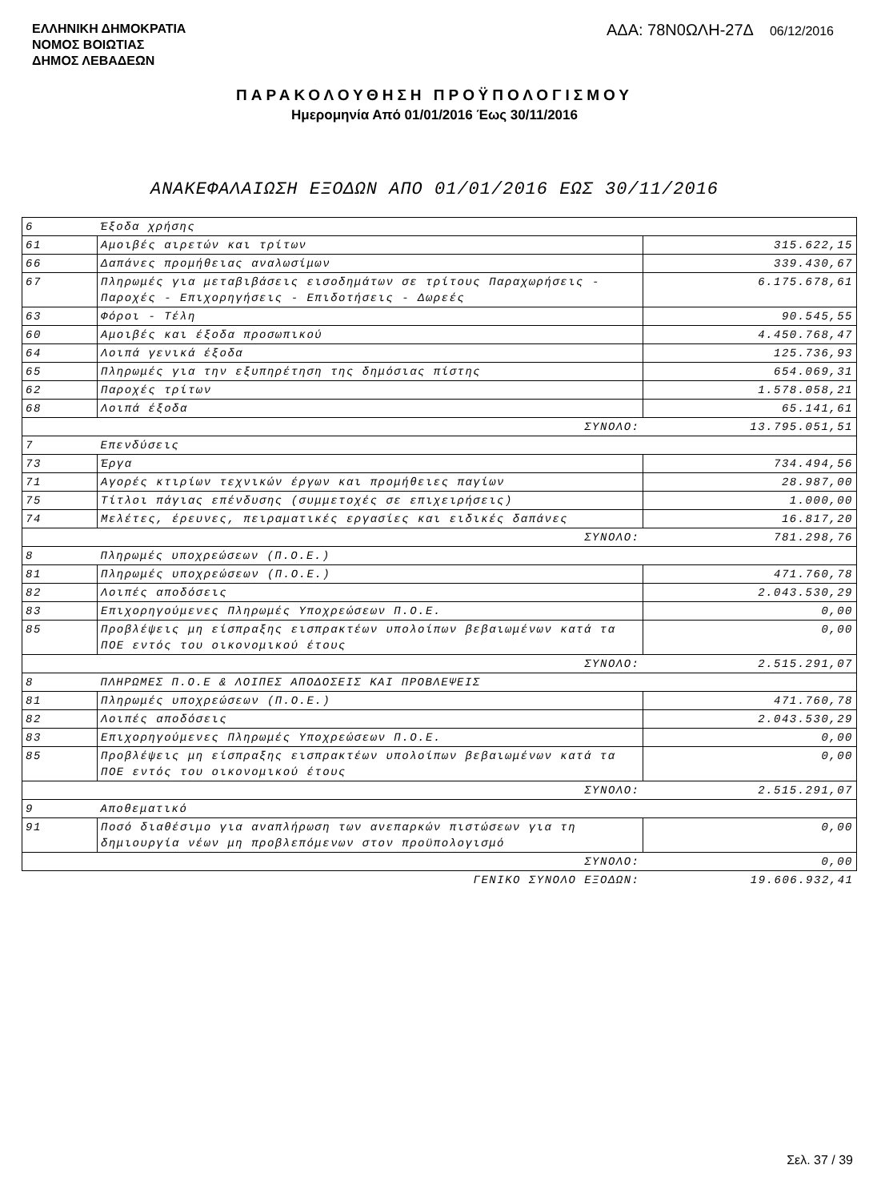ΕΛΛΗΝΙΚΗ ΔΗΜΟΚΡΑΤΙΑ
ΝΟΜΟΣ ΒΟΙΩΤΙΑΣ
ΔΗΜΟΣ ΛΕΒΑΔΕΩΝ
ΑΔΑ: 78Ν0ΩΛΗ-27Δ 06/12/2016
ΠΑΡΑΚΟΛΟΥΘΗΣΗ ΠΡΟΫΠΟΛΟΓΙΣΜΟΥ
Ημερομηνία Από 01/01/2016 Έως 30/11/2016
ΑΝΑΚΕΦΑΛΑΙΩΣΗ ΕΞΟΔΩΝ ΑΠΟ 01/01/2016 ΕΩΣ 30/11/2016
| 6 | Έξοδα χρήσης | |
| 61 | Αμοιβές αιρετών και τρίτων | 315.622,15 |
| 66 | Δαπάνες προμήθειας αναλωσίμων | 339.430,67 |
| 67 | Πληρωμές για μεταβιβάσεις εισοδημάτων σε τρίτους Παραχωρήσεις - Παροχές - Επιχορηγήσεις - Επιδοτήσεις - Δωρεές | 6.175.678,61 |
| 63 | Φόροι - Τέλη | 90.545,55 |
| 60 | Αμοιβές και έξοδα προσωπικού | 4.450.768,47 |
| 64 | Λοιπά γενικά έξοδα | 125.736,93 |
| 65 | Πληρωμές για την εξυπηρέτηση της δημόσιας πίστης | 654.069,31 |
| 62 | Παροχές τρίτων | 1.578.058,21 |
| 68 | Λοιπά έξοδα | 65.141,61 |
| ΣΥΝΟΛΟ: | | 13.795.051,51 |
| 7 | Επενδύσεις | |
| 73 | Έργα | 734.494,56 |
| 71 | Αγορές κτιρίων τεχνικών έργων και προμήθειες παγίων | 28.987,00 |
| 75 | Τίτλοι πάγιας επένδυσης (συμμετοχές σε επιχειρήσεις) | 1.000,00 |
| 74 | Μελέτες, έρευνες, πειραματικές εργασίες και ειδικές δαπάνες | 16.817,20 |
| ΣΥΝΟΛΟ: | | 781.298,76 |
| 8 | Πληρωμές υποχρεώσεων (Π.Ο.Ε.) | |
| 81 | Πληρωμές υποχρεώσεων (Π.Ο.Ε.) | 471.760,78 |
| 82 | Λοιπές αποδόσεις | 2.043.530,29 |
| 83 | Επιχορηγούμενες Πληρωμές Υποχρεώσεων Π.Ο.Ε. | 0,00 |
| 85 | Προβλέψεις μη είσπραξης εισπρακτέων υπολοίπων βεβαιωμένων κατά τα ΠΟΕ εντός του οικονομικού έτους | 0,00 |
| ΣΥΝΟΛΟ: | | 2.515.291,07 |
| 8 | ΠΛΗΡΩΜΕΣ Π.Ο.Ε & ΛΟΙΠΕΣ ΑΠΟΔΟΣΕΙΣ ΚΑΙ ΠΡΟΒΛΕΨΕΙΣ | |
| 81 | Πληρωμές υποχρεώσεων (Π.Ο.Ε.) | 471.760,78 |
| 82 | Λοιπές αποδόσεις | 2.043.530,29 |
| 83 | Επιχορηγούμενες Πληρωμές Υποχρεώσεων Π.Ο.Ε. | 0,00 |
| 85 | Προβλέψεις μη είσπραξης εισπρακτέων υπολοίπων βεβαιωμένων κατά τα ΠΟΕ εντός του οικονομικού έτους | 0,00 |
| ΣΥΝΟΛΟ: | | 2.515.291,07 |
| 9 | Αποθεματικό | |
| 91 | Ποσό διαθέσιμο για αναπλήρωση των ανεπαρκών πιστώσεων για τη δημιουργία νέων μη προβλεπόμενων στον προϋπολογισμό | 0,00 |
| ΣΥΝΟΛΟ: | | 0,00 |
| ΓΕΝΙΚΟ ΣΥΝΟΛΟ ΕΞΟΔΩΝ: | | 19.606.932,41 |
Σελ. 37 / 39